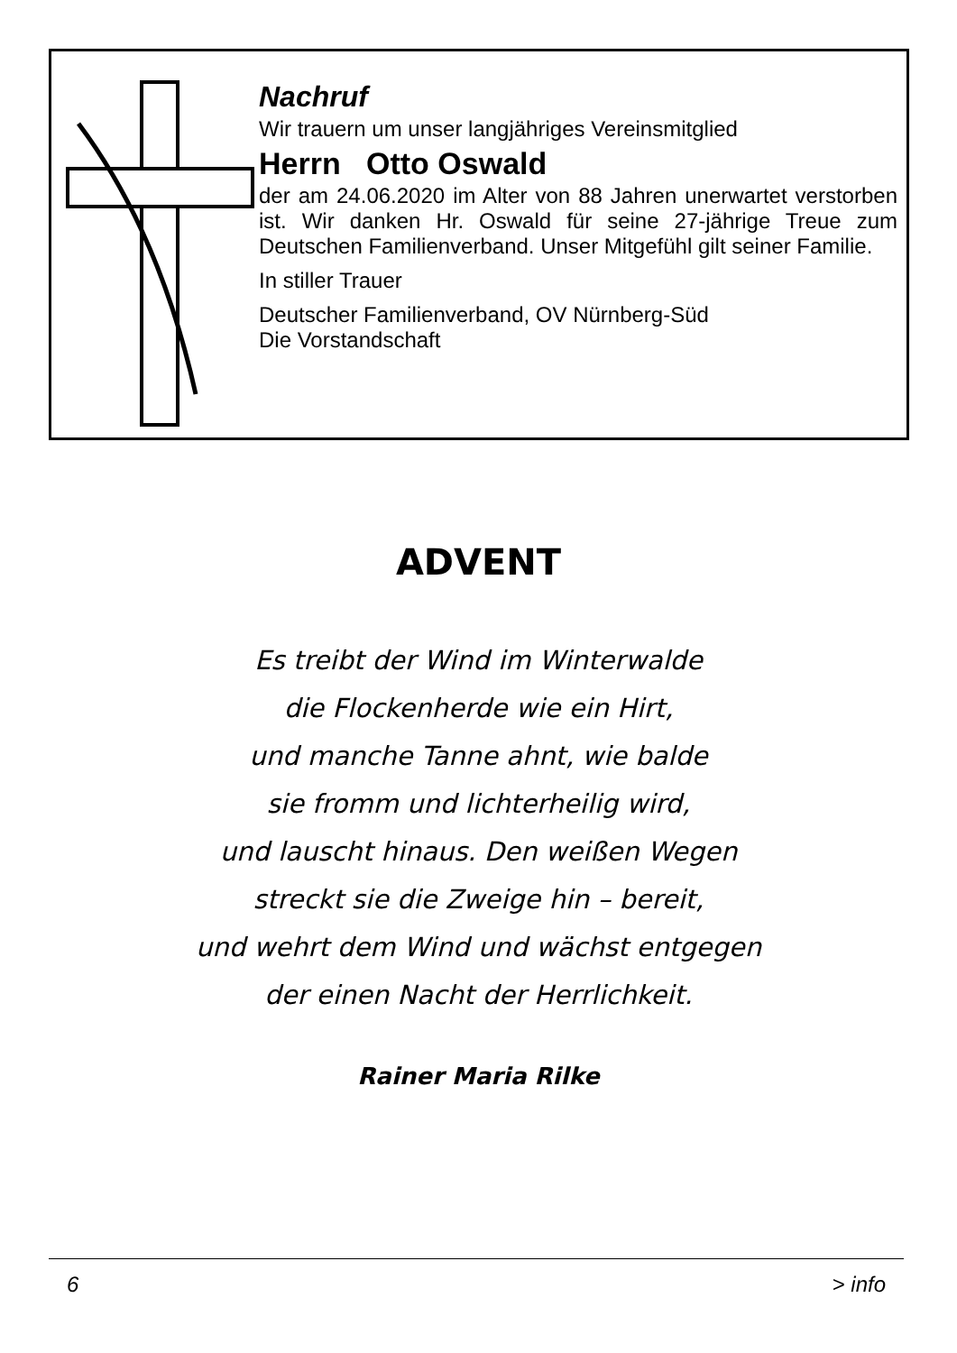Nachruf
Wir trauern um unser langjähriges Vereinsmitglied
Herrn Otto Oswald
der am 24.06.2020 im Alter von 88 Jahren unerwartet verstorben ist. Wir danken Hr. Oswald für seine 27-jährige Treue zum Deutschen Familienverband. Unser Mitgefühl gilt seiner Familie.
In stiller Trauer
Deutscher Familienverband, OV Nürnberg-Süd
Die Vorstandschaft
ADVENT
Es treibt der Wind im Winterwalde
die Flockenherde wie ein Hirt,
und manche Tanne ahnt, wie balde
sie fromm und lichterheilig wird,
und lauscht hinaus. Den weißen Wegen
streckt sie die Zweige hin – bereit,
und wehrt dem Wind und wächst entgegen
der einen Nacht der Herrlichkeit.
Rainer Maria Rilke
6 > info